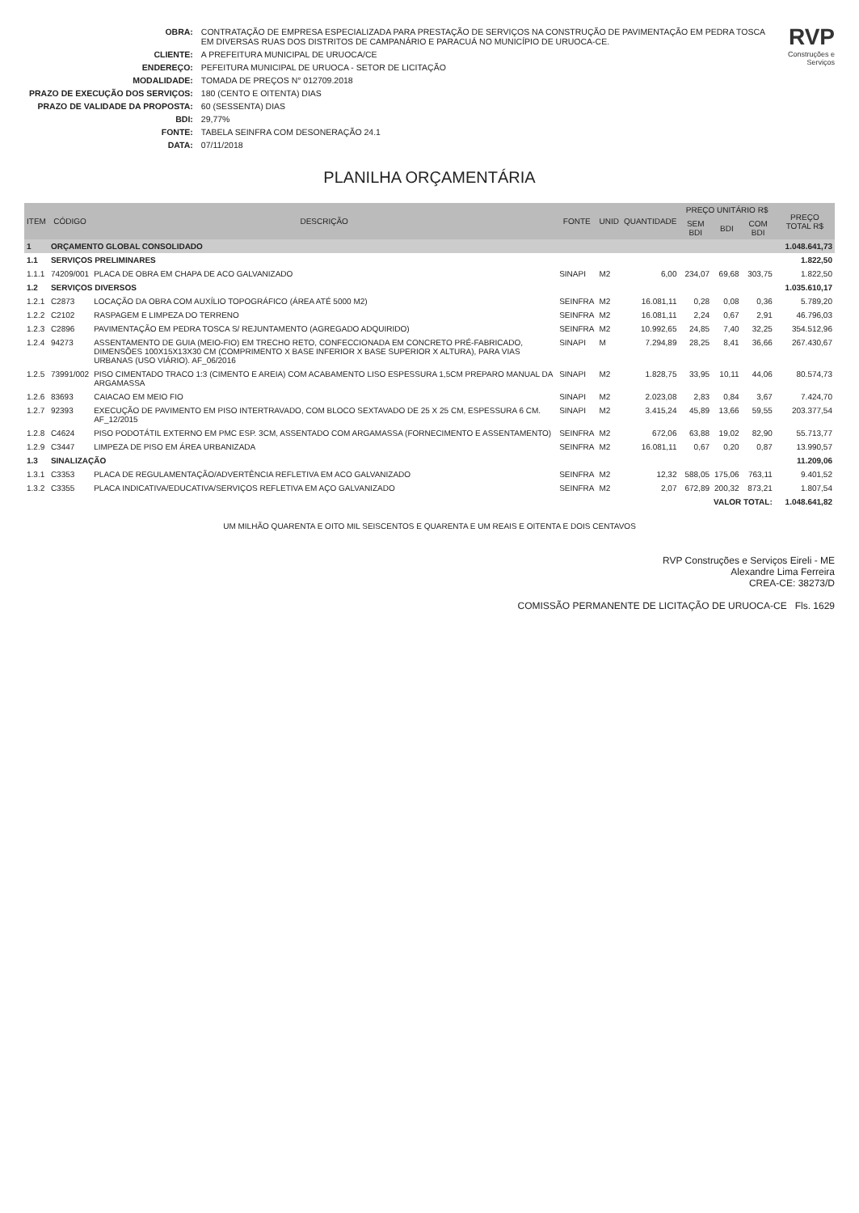| OBRA: | CONTRATAÇÃO DE EMPRESA ESPECIALIZADA PARA PRESTAÇÃO DE SERVIÇOS NA CONSTRUÇÃO DE PAVIMENTAÇÃO EM PEDRA TOSCA EM DIVERSAS RUAS DOS DISTRITOS DE CAMPANÁRIO E PARACUÁ NO MUNICÍPIO DE URUOCA-CE. |
| CLIENTE: | A PREFEITURA MUNICIPAL DE URUOCA/CE |
| ENDEREÇO: | PEFEITURA MUNICIPAL DE URUOCA - SETOR DE LICITAÇÃO |
| MODALIDADE: | TOMADA DE PREÇOS N° 012709.2018 |
| PRAZO DE EXECUÇÃO DOS SERVIÇOS: | 180 (CENTO E OITENTA) DIAS |
| PRAZO DE VALIDADE DA PROPOSTA: | 60 (SESSENTA) DIAS |
| BDI: | 29,77% |
| FONTE: | TABELA SEINFRA COM DESONERAÇÃO 24.1 |
| DATA: | 07/11/2018 |
RVP
Construções e Serviços
PLANILHA ORÇAMENTÁRIA
| ITEM | CÓDIGO | DESCRIÇÃO | FONTE | UNID | QUANTIDADE | PREÇO UNITÁRIO R$ | | | PREÇO TOTAL R$ |
| --- | --- | --- | --- | --- | --- | --- | --- | --- | --- |
| | | | | | | SEM BDI | BDI | COM BDI | |
| 1 | ORÇAMENTO GLOBAL CONSOLIDADO | | | | | | | | 1.048.641,73 |
| 1.1 | SERVIÇOS PRELIMINARES | | | | | | | | 1.822,50 |
| 1.1.1 | 74209/001 | PLACA DE OBRA EM CHAPA DE ACO GALVANIZADO | SINAPI | M2 | 6,00 | 234,07 | 69,68 | 303,75 | 1.822,50 |
| 1.2 | SERVIÇOS DIVERSOS | | | | | | | | 1.035.610,17 |
| 1.2.1 | C2873 | LOCAÇÃO DA OBRA COM AUXÍLIO TOPOGRÁFICO (ÁREA ATÉ 5000 M2) | SEINFRA | M2 | 16.081,11 | 0,28 | 0,08 | 0,36 | 5.789,20 |
| 1.2.2 | C2102 | RASPAGEM E LIMPEZA DO TERRENO | SEINFRA | M2 | 16.081,11 | 2,24 | 0,67 | 2,91 | 46.796,03 |
| 1.2.3 | C2896 | PAVIMENTAÇÃO EM PEDRA TOSCA S/ REJUNTAMENTO (AGREGADO ADQUIRIDO) | SEINFRA | M2 | 10.992,65 | 24,85 | 7,40 | 32,25 | 354.512,96 |
| 1.2.4 | 94273 | ASSENTAMENTO DE GUIA (MEIO-FIO) EM TRECHO RETO, CONFECCIONADA EM CONCRETO PRÉ-FABRICADO, DIMENSÕES 100X15X13X30 CM (COMPRIMENTO X BASE INFERIOR X BASE SUPERIOR X ALTURA), PARA VIAS URBANAS (USO VIÁRIO). AF_06/2016 | SINAPI | M | 7.294,89 | 28,25 | 8,41 | 36,66 | 267.430,67 |
| 1.2.5 | 73991/002 | PISO CIMENTADO TRACO 1:3 (CIMENTO E AREIA) COM ACABAMENTO LISO ESPESSURA 1,5CM PREPARO MANUAL DA ARGAMASSA | SINAPI | M2 | 1.828,75 | 33,95 | 10,11 | 44,06 | 80.574,73 |
| 1.2.6 | 83693 | CAIACAO EM MEIO FIO | SINAPI | M2 | 2.023,08 | 2,83 | 0,84 | 3,67 | 7.424,70 |
| 1.2.7 | 92393 | EXECUÇÃO DE PAVIMENTO EM PISO INTERTRAVADO, COM BLOCO SEXTAVADO DE 25 X 25 CM, ESPESSURA 6 CM. AF_12/2015 | SINAPI | M2 | 3.415,24 | 45,89 | 13,66 | 59,55 | 203.377,54 |
| 1.2.8 | C4624 | PISO PODOTÁTIL EXTERNO EM PMC ESP. 3CM, ASSENTADO COM ARGAMASSA (FORNECIMENTO E ASSENTAMENTO) | SEINFRA | M2 | 672,06 | 63,88 | 19,02 | 82,90 | 55.713,77 |
| 1.2.9 | C3447 | LIMPEZA DE PISO EM ÁREA URBANIZADA | SEINFRA | M2 | 16.081,11 | 0,67 | 0,20 | 0,87 | 13.990,57 |
| 1.3 | SINALIZAÇÃO | | | | | | | | 11.209,06 |
| 1.3.1 | C3353 | PLACA DE REGULAMENTAÇÃO/ADVERTÊNCIA REFLETIVA EM ACO GALVANIZADO | SEINFRA | M2 | 12,32 | 588,05 | 175,06 | 763,11 | 9.401,52 |
| 1.3.2 | C3355 | PLACA INDICATIVA/EDUCATIVA/SERVIÇOS REFLETIVA EM AÇO GALVANIZADO | SEINFRA | M2 | 2,07 | 672,89 | 200,32 | 873,21 | 1.807,54 |
| VALOR TOTAL: | | | | | | | | | 1.048.641,82 |
UM MILHÃO QUARENTA E OITO MIL SEISCENTOS E QUARENTA E UM REAIS E OITENTA E DOIS CENTAVOS
RVP Construções e Serviços Eireli - ME
Alexandre Lima Ferreira
CREA-CE: 38273/D
COMISSÃO PERMANENTE DE LICITAÇÃO DE URUOCA-CE Fls. 1629